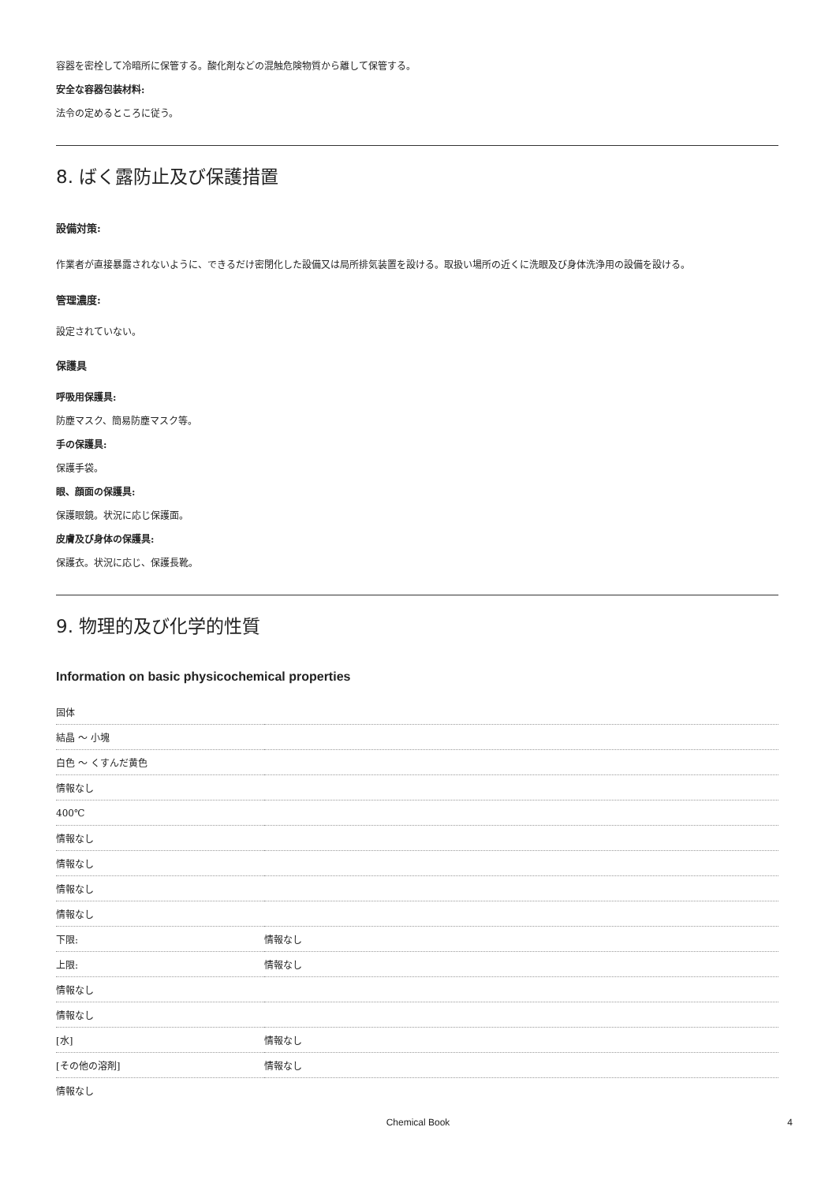容器を密栓して冷暗所に保管する。酸化剤などの混触危険物質から離して保管する。
安全な容器包装材料:
法令の定めるところに従う。
8. ばく露防止及び保護措置
設備対策:
作業者が直接暴露されないように、できるだけ密閉化した設備又は局所排気装置を設ける。取扱い場所の近くに洗眼及び身体洗浄用の設備を設ける。
管理濃度:
設定されていない。
保護具
呼吸用保護具:
防塵マスク、簡易防塵マスク等。
手の保護具:
保護手袋。
眼、顔面の保護具:
保護眼鏡。状況に応じ保護面。
皮膚及び身体の保護具:
保護衣。状況に応じ、保護長靴。
9. 物理的及び化学的性質
Information on basic physicochemical properties
| 固体 | |
| 結晶 ～ 小塊 | |
| 白色 ～ くすんだ黄色 | |
| 情報なし | |
| 400℃ | |
| 情報なし | |
| 情報なし | |
| 情報なし | |
| 情報なし | |
| 下限: | 情報なし |
| 上限: | 情報なし |
| 情報なし | |
| 情報なし | |
| [水] | 情報なし |
| [その他の溶剤] | 情報なし |
| 情報なし | |
Chemical Book 4